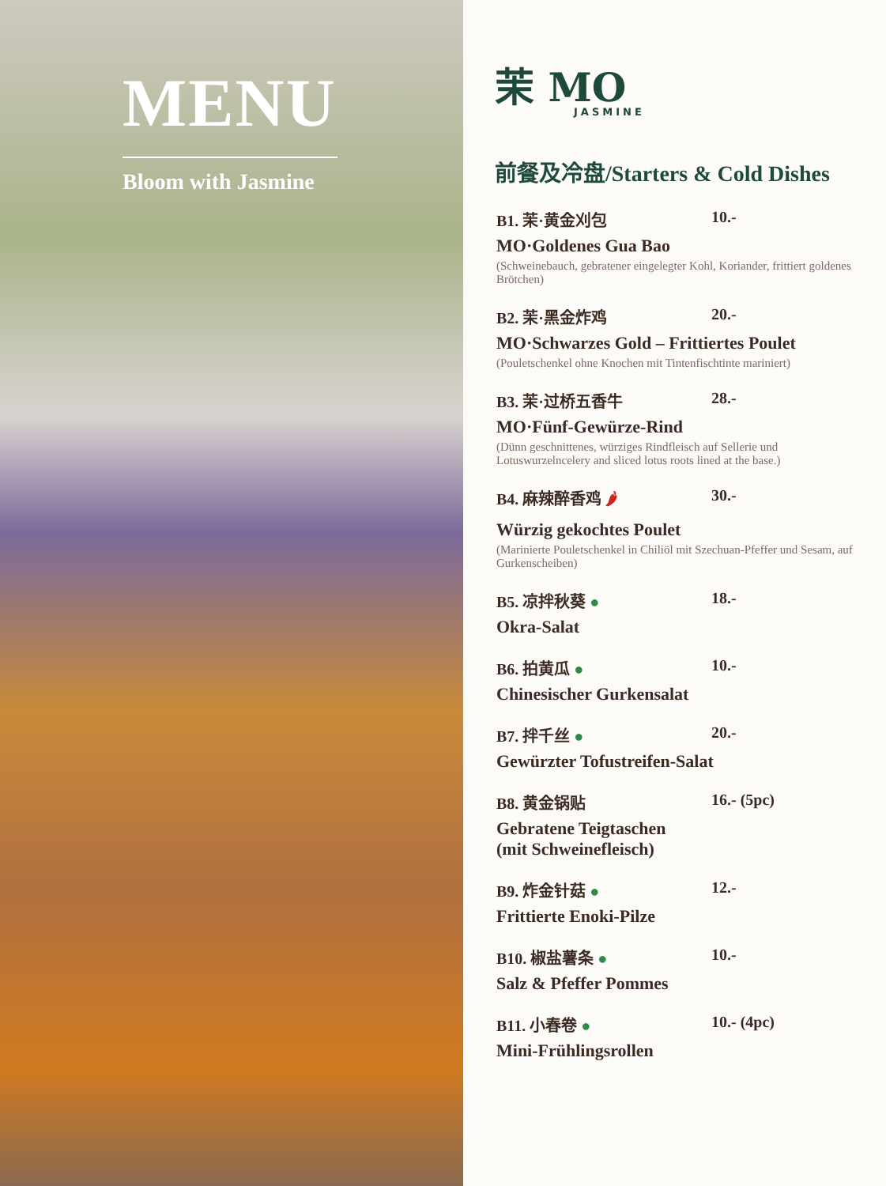MENU
Bloom with Jasmine
茉 MO
JASMINE
前餐及冷盘/Starters & Cold Dishes
B1. 茉·黄金刈包 10.-
MO·Goldenes Gua Bao
(Schweinebauch, gebratener eingelegter Kohl, Koriander, frittiert goldenes Brötchen)
B2. 茉·黑金炸鸡 20.-
MO·Schwarzes Gold – Frittiertes Poulet
(Pouletschenkel ohne Knochen mit Tintenfischtinte mariniert)
B3. 茉·过桥五香牛 28.-
MO·Fünf-Gewürze-Rind
(Dünn geschnittenes, würziges Rindfleisch auf Sellerie und Lotuswurzelncelery and sliced lotus roots lined at the base.)
B4. 麻辣醉香鸡 🌶 30.-
Würzig gekochtes Poulet
(Marinierte Pouletschenkel in Chiliöl mit Szechuan-Pfef­fer und Sesam, auf Gurkenscheiben)
B5. 凉拌秋葵 ● 18.-
Okra-Salat
B6. 拍黄瓜 ● 10.-
Chinesischer Gurkensalat
B7. 拌千丝 ● 20.-
Gewürzter Tofustreifen-Salat
B8. 黄金锅贴 16.- (5pc)
Gebratene Teigtaschen
(mit Schweinefleisch)
B9. 炸金针菇 ● 12.-
Frittierte Enoki-Pilze
B10. 椒盐薯条 ● 10.-
Salz & Pfeffer Pommes
B11. 小春卷 ● 10.- (4pc)
Mini-Frühlingsrollen